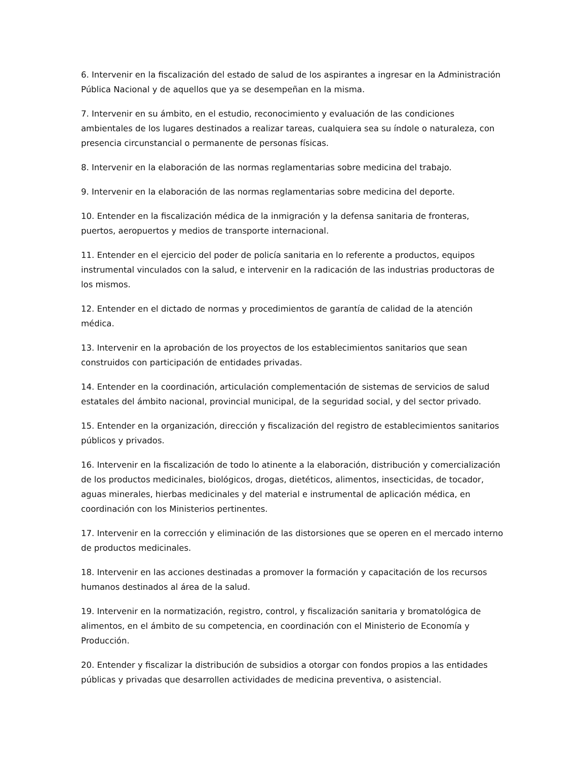6. Intervenir en la fiscalización del estado de salud de los aspirantes a ingresar en la Administración Pública Nacional y de aquellos que ya se desempeñan en la misma.
7. Intervenir en su ámbito, en el estudio, reconocimiento y evaluación de las condiciones ambientales de los lugares destinados a realizar tareas, cualquiera sea su índole o naturaleza, con presencia circunstancial o permanente de personas físicas.
8. Intervenir en la elaboración de las normas reglamentarias sobre medicina del trabajo.
9. Intervenir en la elaboración de las normas reglamentarias sobre medicina del deporte.
10. Entender en la fiscalización médica de la inmigración y la defensa sanitaria de fronteras, puertos, aeropuertos y medios de transporte internacional.
11. Entender en el ejercicio del poder de policía sanitaria en lo referente a productos, equipos instrumental vinculados con la salud, e intervenir en la radicación de las industrias productoras de los mismos.
12. Entender en el dictado de normas y procedimientos de garantía de calidad de la atención médica.
13. Intervenir en la aprobación de los proyectos de los establecimientos sanitarios que sean construidos con participación de entidades privadas.
14. Entender en la coordinación, articulación complementación de sistemas de servicios de salud estatales del ámbito nacional, provincial municipal, de la seguridad social, y del sector privado.
15. Entender en la organización, dirección y fiscalización del registro de establecimientos sanitarios públicos y privados.
16. Intervenir en la fiscalización de todo lo atinente a la elaboración, distribución y comercialización de los productos medicinales, biológicos, drogas, dietéticos, alimentos, insecticidas, de tocador, aguas minerales, hierbas medicinales y del material e instrumental de aplicación médica, en coordinación con los Ministerios pertinentes.
17. Intervenir en la corrección y eliminación de las distorsiones que se operen en el mercado interno de productos medicinales.
18. Intervenir en las acciones destinadas a promover la formación y capacitación de los recursos humanos destinados al área de la salud.
19. Intervenir en la normatización, registro, control, y fiscalización sanitaria y bromatológica de alimentos, en el ámbito de su competencia, en coordinación con el Ministerio de Economía y Producción.
20. Entender y fiscalizar la distribución de subsidios a otorgar con fondos propios a las entidades públicas y privadas que desarrollen actividades de medicina preventiva, o asistencial.